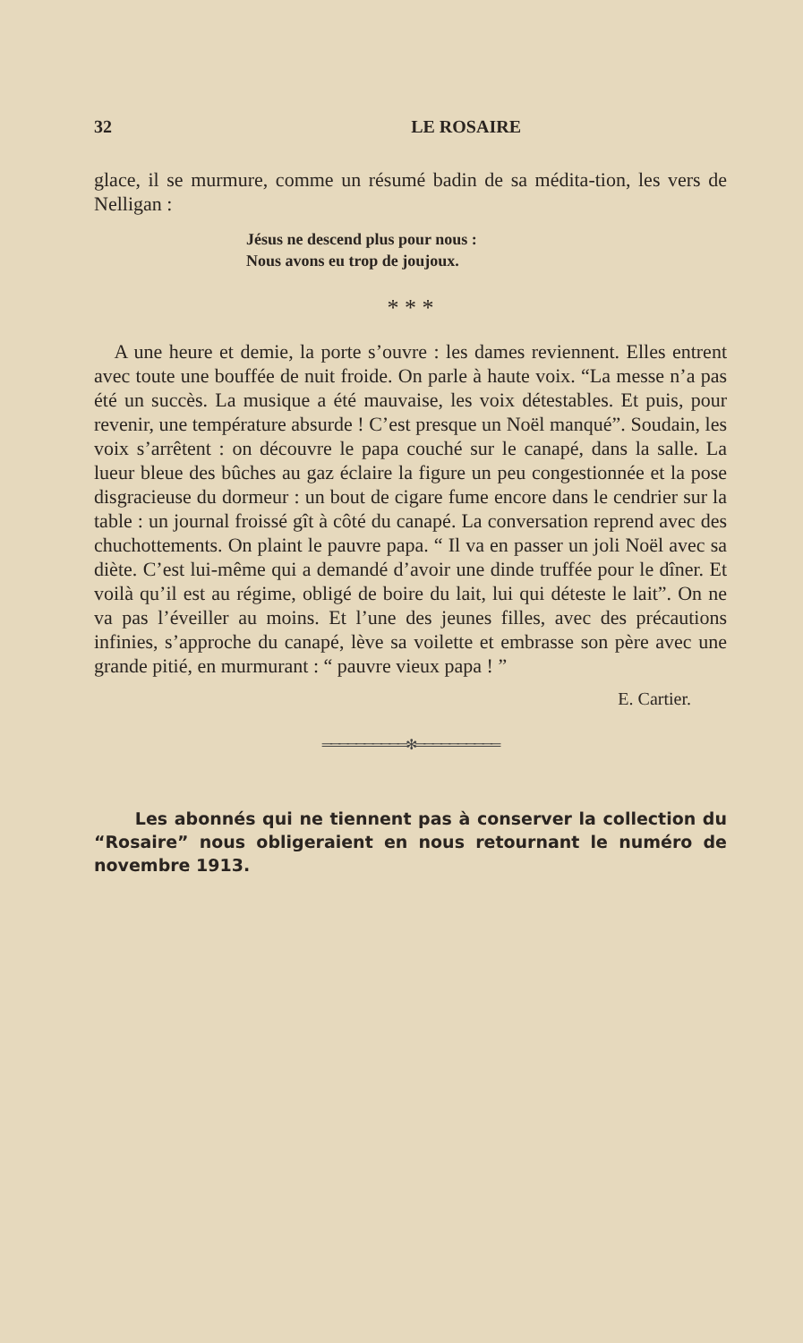32 LE ROSAIRE
glace, il se murmure, comme un résumé badin de sa médita-tion, les vers de Nelligan :
Jésus ne descend plus pour nous :
Nous avons eu trop de joujoux.
* * *
A une heure et demie, la porte s’ouvre : les dames reviennent. Elles entrent avec toute une bouffée de nuit froide. On parle à haute voix. “La messe n’a pas été un succès. La musique a été mauvaise, les voix détestables. Et puis, pour revenir, une température absurde ! C’est presque un Noël manqué”. Soudain, les voix s’arrêtent : on découvre le papa couché sur le canapé, dans la salle. La lueur bleue des bûches au gaz éclaire la figure un peu congestionnée et la pose disgracieuse du dormeur : un bout de cigare fume encore dans le cendrier sur la table : un journal froissé gît à côté du canapé. La conversation reprend avec des chuchottements. On plaint le pauvre papa. “ Il va en passer un joli Noël avec sa diète. C’est lui-même qui a demandé d’avoir une dinde truffée pour le dîner. Et voilà qu’il est au régime, obligé de boire du lait, lui qui déteste le lait”. On ne va pas l’éveiller au moins. Et l’une des jeunes filles, avec des précautions infinies, s’approche du canapé, lève sa voilette et embrasse son père avec une grande pitié, en murmurant : “ pauvre vieux papa ! ”
E. Cartier.
══════════✻══════════
Les abonnés qui ne tiennent pas à conserver la collection du “Rosaire” nous obligeraient en nous retournant le numéro de novembre 1913.